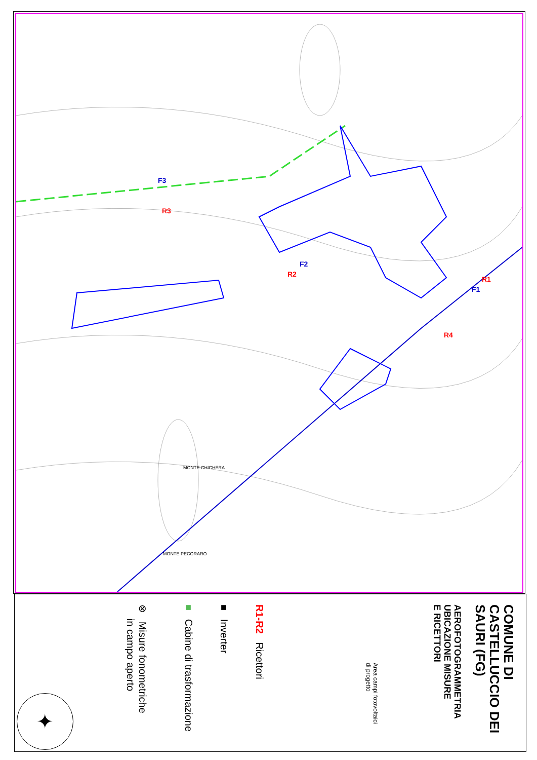F3
R3
F2
R2
R1
F1
R4
MONTE CHICHERA
MONTE PECORARO
COMUNE DI
CASTELLUCCIO DEI
SAURI (FG)
AEROFOTOGRAMMETRIA
UBICAZIONE MISURE
E RICETTORI
Area campi fotovoltaici
di progetto
R1-R2 Ricettori
■ Inverter
■ Cabine di trasformazione
⊗ Misure fonometriche
in campo aperto
✦